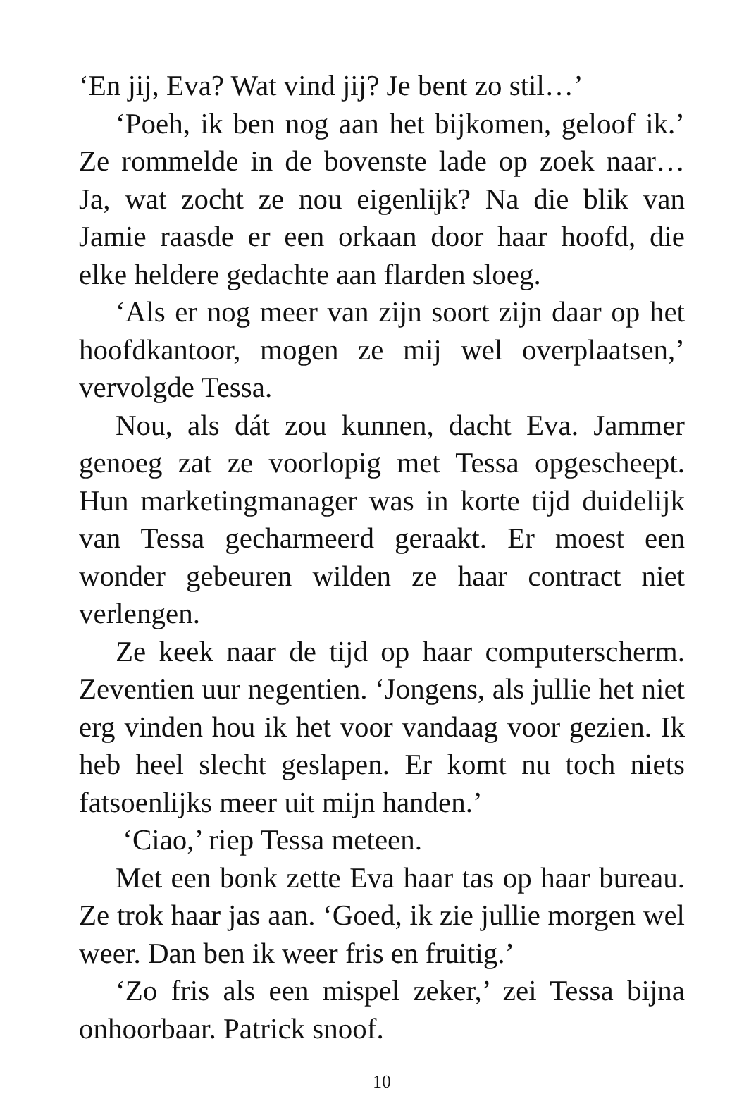‘En jij, Eva? Wat vind jij? Je bent zo stil…’
‘Poeh, ik ben nog aan het bijkomen, geloof ik.’ Ze rommelde in de bovenste lade op zoek naar… Ja, wat zocht ze nou eigenlijk? Na die blik van Jamie raasde er een orkaan door haar hoofd, die elke heldere gedachte aan flarden sloeg.
‘Als er nog meer van zijn soort zijn daar op het hoofdkantoor, mogen ze mij wel overplaat­sen,’ vervolgde Tessa.
Nou, als dát zou kunnen, dacht Eva. Jammer genoeg zat ze voorlopig met Tessa opgescheept. Hun marketingmanager was in korte tijd dui­delijk van Tessa gecharmeerd geraakt. Er moest een wonder gebeuren wilden ze haar contract niet verlengen.
Ze keek naar de tijd op haar computerscherm. Zeventien uur negentien. ‘Jongens, als jullie het niet erg vinden hou ik het voor vandaag voor gezien. Ik heb heel slecht geslapen. Er komt nu toch niets fatsoenlijks meer uit mijn handen.’
‘Ciao,’ riep Tessa meteen.
Met een bonk zette Eva haar tas op haar bu­reau. Ze trok haar jas aan. ‘Goed, ik zie jullie mor­gen wel weer. Dan ben ik weer fris en fruitig.’
‘Zo fris als een mispel zeker,’ zei Tessa bijna onhoorbaar. Patrick snoof.
10